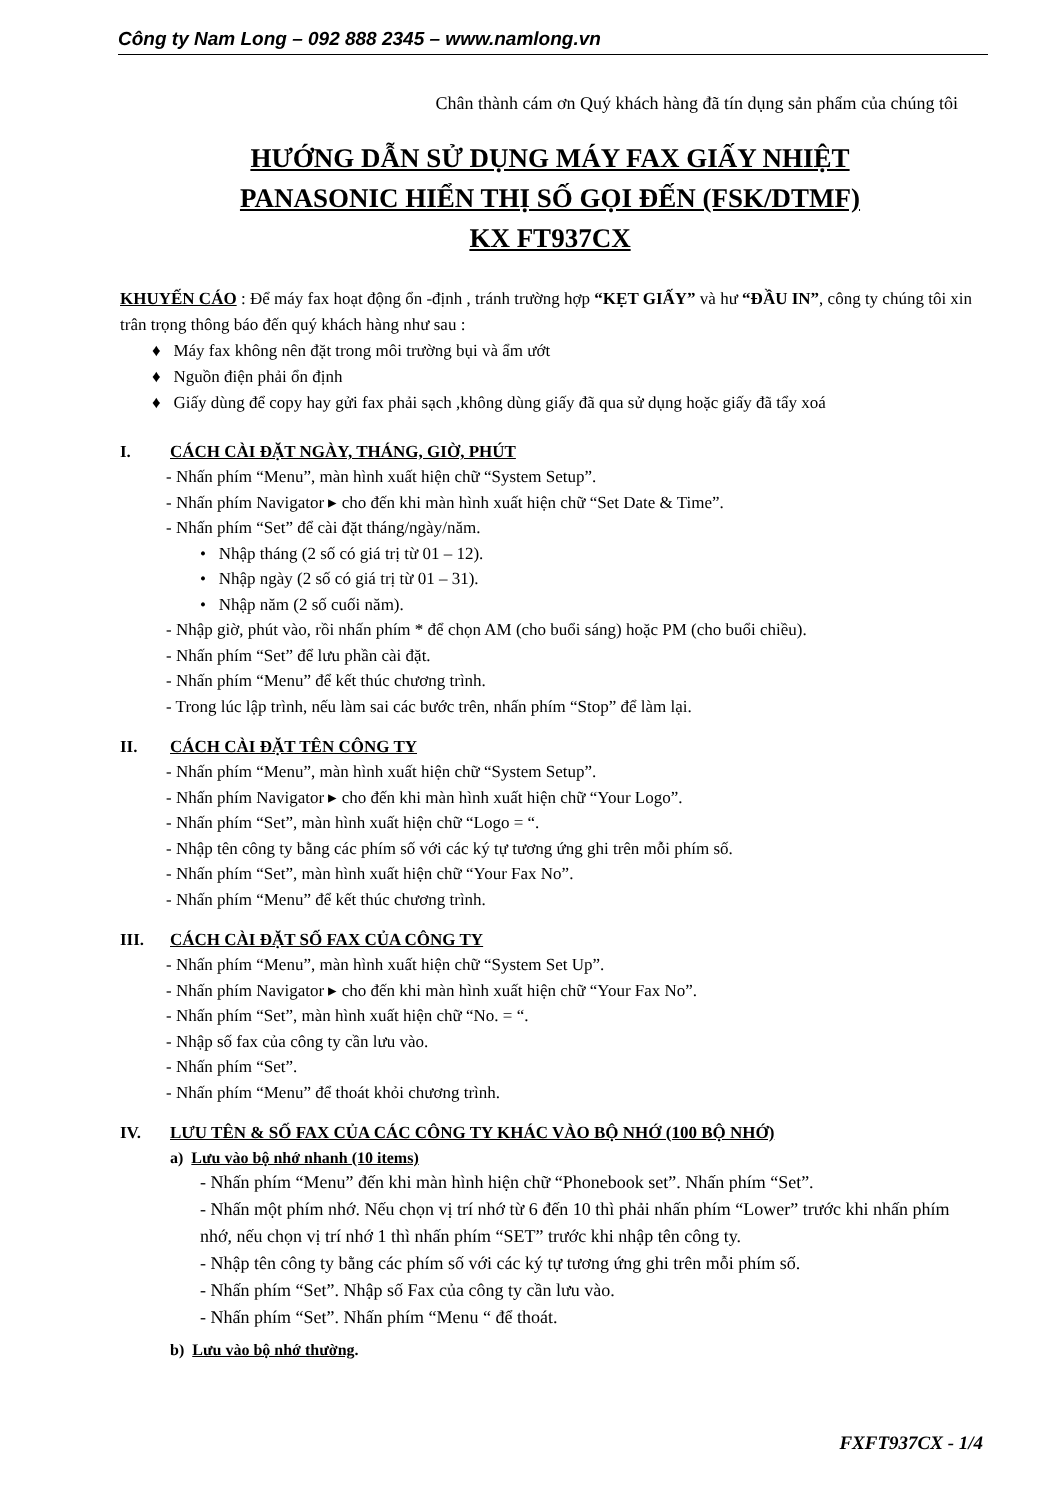Công ty Nam Long – 092 888 2345 – www.namlong.vn
Chân thành cám ơn Quý khách hàng đã tín dụng sản phẩm của chúng tôi
HƯỚNG DẪN SỬ DỤNG MÁY FAX GIẤY NHIỆT
PANASONIC HIỂN THỊ SỐ GỌI ĐẾN (FSK/DTMF)
KX FT937CX
KHUYẾN CÁO : Để máy fax hoạt động ổn -định , tránh trường hợp “KẸT GIẤY” và hư “ĐẦU IN”, công ty chúng tôi xin trân trọng thông báo đến quý khách hàng như sau :
♦ Máy fax không nên đặt trong môi trường bụi và ẩm ướt
♦ Nguồn điện phải ổn định
♦ Giấy dùng để copy hay gửi fax phải sạch ,không dùng giấy đã qua sử dụng hoặc giấy đã tẩy xoá
I. CÁCH CÀI ĐẶT NGÀY, THÁNG, GIỜ, PHÚT
- Nhấn phím “Menu”, màn hình xuất hiện chữ “System Setup”.
- Nhấn phím Navigator ▸ cho đến khi màn hình xuất hiện chữ “Set Date & Time”.
- Nhấn phím “Set” để cài đặt tháng/ngày/năm.
• Nhập tháng (2 số có giá trị từ 01 – 12).
• Nhập ngày (2 số có giá trị từ 01 – 31).
• Nhập năm (2 số cuối năm).
- Nhập giờ, phút vào, rồi nhấn phím * để chọn AM (cho buổi sáng) hoặc PM (cho buổi chiều).
- Nhấn phím “Set” để lưu phần cài đặt.
- Nhấn phím “Menu” để kết thúc chương trình.
- Trong lúc lập trình, nếu làm sai các bước trên, nhấn phím “Stop” để làm lại.
II. CÁCH CÀI ĐẶT TÊN CÔNG TY
- Nhấn phím “Menu”, màn hình xuất hiện chữ “System Setup”.
- Nhấn phím Navigator ▸ cho đến khi màn hình xuất hiện chữ “Your Logo”.
- Nhấn phím “Set”, màn hình xuất hiện chữ “Logo = “.
- Nhập tên công ty bằng các phím số với các ký tự tương ứng ghi trên mỗi phím số.
- Nhấn phím “Set”, màn hình xuất hiện chữ “Your Fax No”.
- Nhấn phím “Menu” để kết thúc chương trình.
III. CÁCH CÀI ĐẶT SỐ FAX CỦA CÔNG TY
- Nhấn phím “Menu”, màn hình xuất hiện chữ “System Set Up”.
- Nhấn phím Navigator ▸ cho đến khi màn hình xuất hiện chữ “Your Fax No”.
- Nhấn phím “Set”, màn hình xuất hiện chữ “No. = “.
- Nhập số fax của công ty cần lưu vào.
- Nhấn phím “Set”.
- Nhấn phím “Menu” để thoát khỏi chương trình.
IV. LƯU TÊN & SỐ FAX CỦA CÁC CÔNG TY KHÁC VÀO BỘ NHỚ (100 BỘ NHỚ)
a) Lưu vào bộ nhớ nhanh (10 items)
- Nhấn phím “Menu” đến khi màn hình hiện chữ “Phonebook set”. Nhấn phím “Set”.
- Nhấn một phím nhớ. Nếu chọn vị trí nhớ từ 6 đến 10 thì phải nhấn phím “Lower” trước khi nhấn phím nhớ, nếu chọn vị trí nhớ 1 thì nhấn phím “SET” trước khi nhập tên công ty.
- Nhập tên công ty bằng các phím số với các ký tự tương ứng ghi trên mỗi phím số.
- Nhấn phím “Set”. Nhập số Fax của công ty cần lưu vào.
- Nhấn phím “Set”. Nhấn phím “Menu “ để thoát.
b) Lưu vào bộ nhớ thường.
FXFT937CX - 1/4